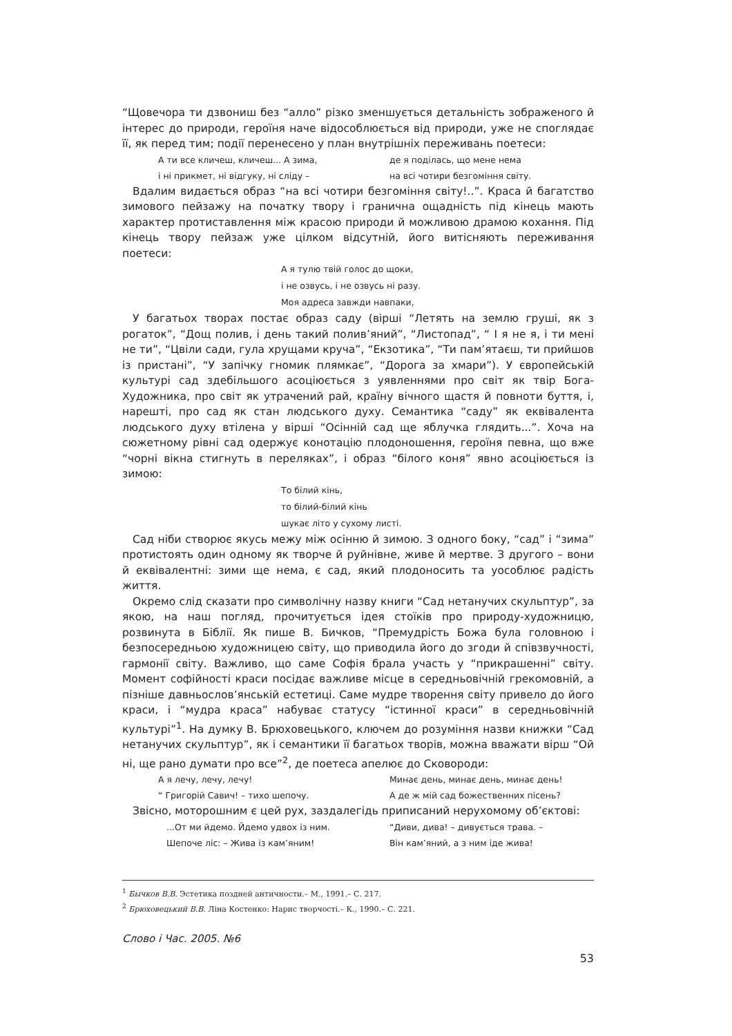“Щовечора ти дзвониш без “алло” різко зменшується детальність зображеного й інтерес до природи, героїня наче відособлюється від природи, уже не споглядає її, як перед тим; події перенесено у план внутрішніх переживань поетеси:
А ти все кличеш, кличеш... А зима,
де я поділась, що мене нема
і ні прикмет, ні відгуку, ні сліду –
на всі чотири безгоміння світу.
Вдалим видається образ “на всі чотири безгоміння світу!..”. Краса й багатство зимового пейзажу на початку твору і гранична ощадність під кінець мають характер протиставлення між красою природи й можливою драмою кохання. Під кінець твору пейзаж уже цілком відсутній, його витісняють переживання поетеси:
А я тулю твій голос до щоки,
і не озвусь, і не озвусь ні разу.
Моя адреса завжди навпаки,
У багатьох творах постає образ саду (вірші “Летять на землю груші, як з рогаток”, “Дощ полив, і день такий полив’яний”, “Листопад”, “ І я не я, і ти мені не ти”, “Цвіли сади, гула хрущами круча”, “Екзотика”, “Ти пам’ятаєш, ти прийшов із пристані”, “У запічку гномик плямкає”, “Дорога за хмари”). У європейській культурі сад здебільшого асоціюється з уявленнями про світ як твір Бога-Художника, про світ як утрачений рай, країну вічного щастя й повноти буття, і, нарешті, про сад як стан людського духу. Семантика “саду” як еквівалента людського духу втілена у вірші “Осінній сад ще яблучка глядить...”. Хоча на сюжетному рівні сад одержує конотацію плодоношення, героїня певна, що вже “чорні вікна стигнуть в переляках”, і образ “білого коня” явно асоціюється із зимою:
То білий кінь,
то білий-білий кінь
шукає літо у сухому листі.
Сад ніби створює якусь межу між осінню й зимою. З одного боку, “сад” і “зима” протистоять один одному як творче й руйнівне, живе й мертве. З другого – вони й еквівалентні: зими ще нема, є сад, який плодоносить та уособлює радість життя.
Окремо слід сказати про символічну назву книги “Сад нетанучих скульптур”, за якою, на наш погляд, прочитується ідея стоїків про природу-художницю, розвинута в Біблії. Як пише В. Бичков, “Премудрість Божа була головною і безпосередньою художницею світу, що приводила його до згоди й співзвучності, гармонії світу. Важливо, що саме Софія брала участь у “прикрашенні” світу. Момент софійності краси посідає важливе місце в середньовічній грекомовній, а пізніше давньослов’янській естетиці. Саме мудре творення світу привело до його краси, і “мудра краса” набуває статусу “істинної краси” в середньовічній культурі”<sup>1</sup>. На думку В. Брюховецького, ключем до розуміння назви книжки “Сад нетанучих скульптур”, як і семантики її багатьох творів, можна вважати вірш “Ой ні, ще рано думати про все”<sup>2</sup>, де поетеса апелює до Сковороди:
А я лечу, лечу, лечу!
Минає день, минає день, минає день!
“ Григорій Савич! – тихо шепочу.
А де ж мій сад божественних пісень?
Звісно, моторошним є цей рух, заздалегідь приписаний нерухомому об’єктові:
...От ми йдемо. Йдемо удвох із ним.
“Диви, дива! – дивується трава. –
Шепоче ліс: – Жива із кам’яним!
Він кам’яний, а з ним іде жива!
<sup>1</sup> Бычков В.В. Эстетика поздней античности.– М., 1991.– С. 217.
<sup>2</sup> Брюховецький В.В. Ліна Костенко: Нарис творчості.– К., 1990.– С. 221.
Слово і Час. 2005. №6
53